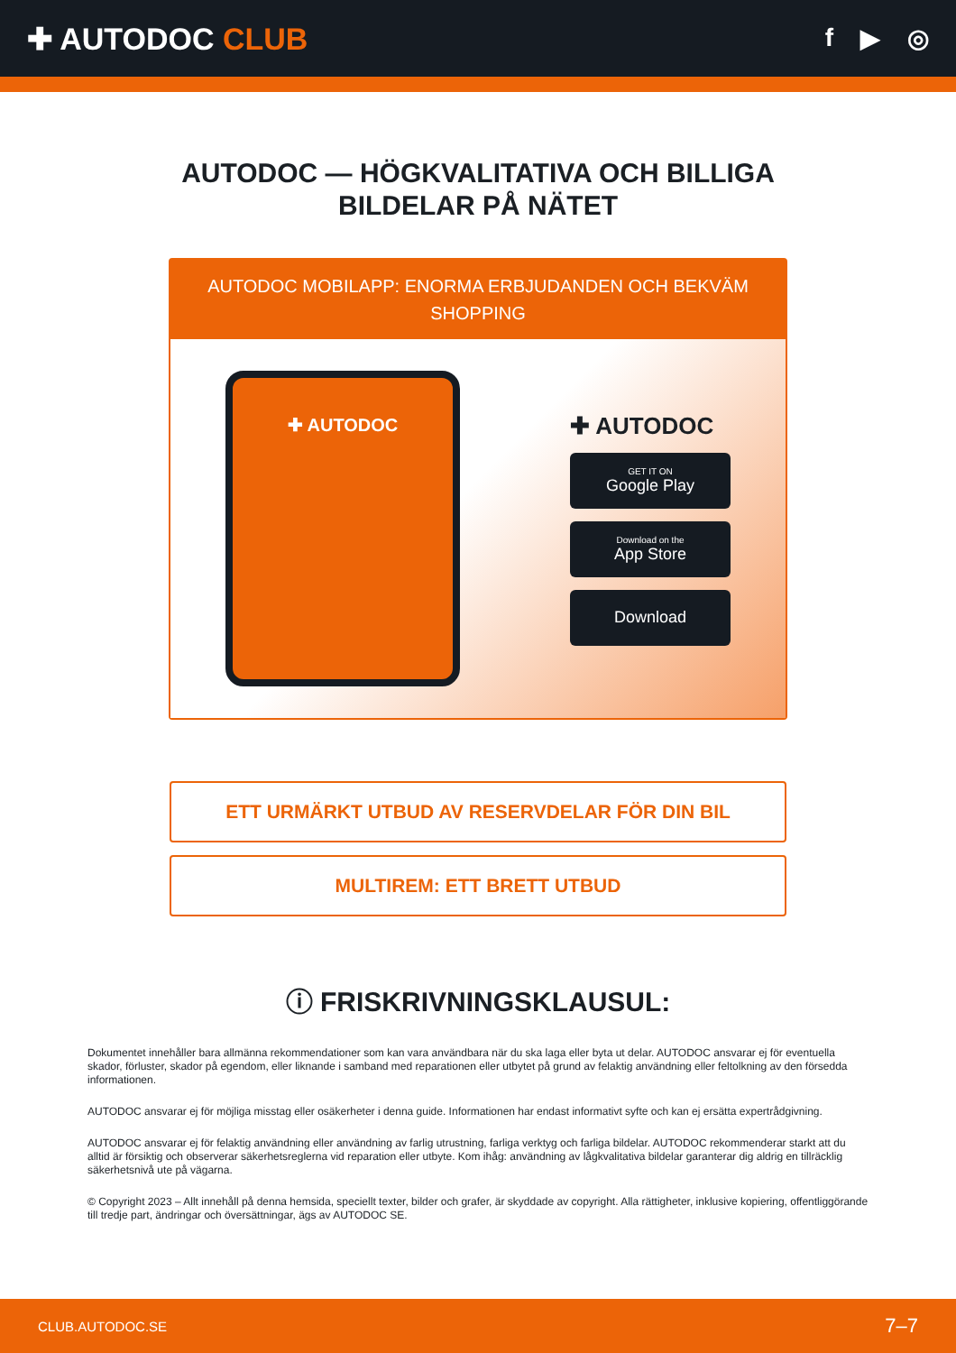✚ AUTODOC CLUB
f ▶ ◎
AUTODOC — HÖGKVALITATIVA OCH BILLIGA
BILDELAR PÅ NÄTET
AUTODOC MOBILAPP: ENORMA ERBJUDANDEN OCH BEKVÄM SHOPPING
✚ AUTODOC
✚ AUTODOC
GET IT ON
Google Play
Download on the
App Store
Download
ETT URMÄRKT UTBUD AV RESERVDELAR FÖR DIN BIL
MULTIREM: ETT BRETT UTBUD
ⓘ FRISKRIVNINGSKLAUSUL:
Dokumentet innehåller bara allmänna rekommendationer som kan vara användbara när du ska laga eller byta ut delar. AUTODOC ansvarar ej för eventuella skador, förluster, skador på egendom, eller liknande i samband med reparationen eller utbytet på grund av felaktig användning eller feltolkning av den försedda informationen.
AUTODOC ansvarar ej för möjliga misstag eller osäkerheter i denna guide. Informationen har endast informativt syfte och kan ej ersätta expertrådgivning.
AUTODOC ansvarar ej för felaktig användning eller användning av farlig utrustning, farliga verktyg och farliga bildelar. AUTODOC rekommenderar starkt att du alltid är försiktig och observerar säkerhetsreglerna vid reparation eller utbyte. Kom ihåg: användning av lågkvalitativa bildelar garanterar dig aldrig en tillräcklig säkerhetsnivå ute på vägarna.
© Copyright 2023 – Allt innehåll på denna hemsida, speciellt texter, bilder och grafer, är skyddade av copyright. Alla rättigheter, inklusive kopiering, offentliggörande till tredje part, ändringar och översättningar, ägs av AUTODOC SE.
CLUB.AUTODOC.SE 7–7